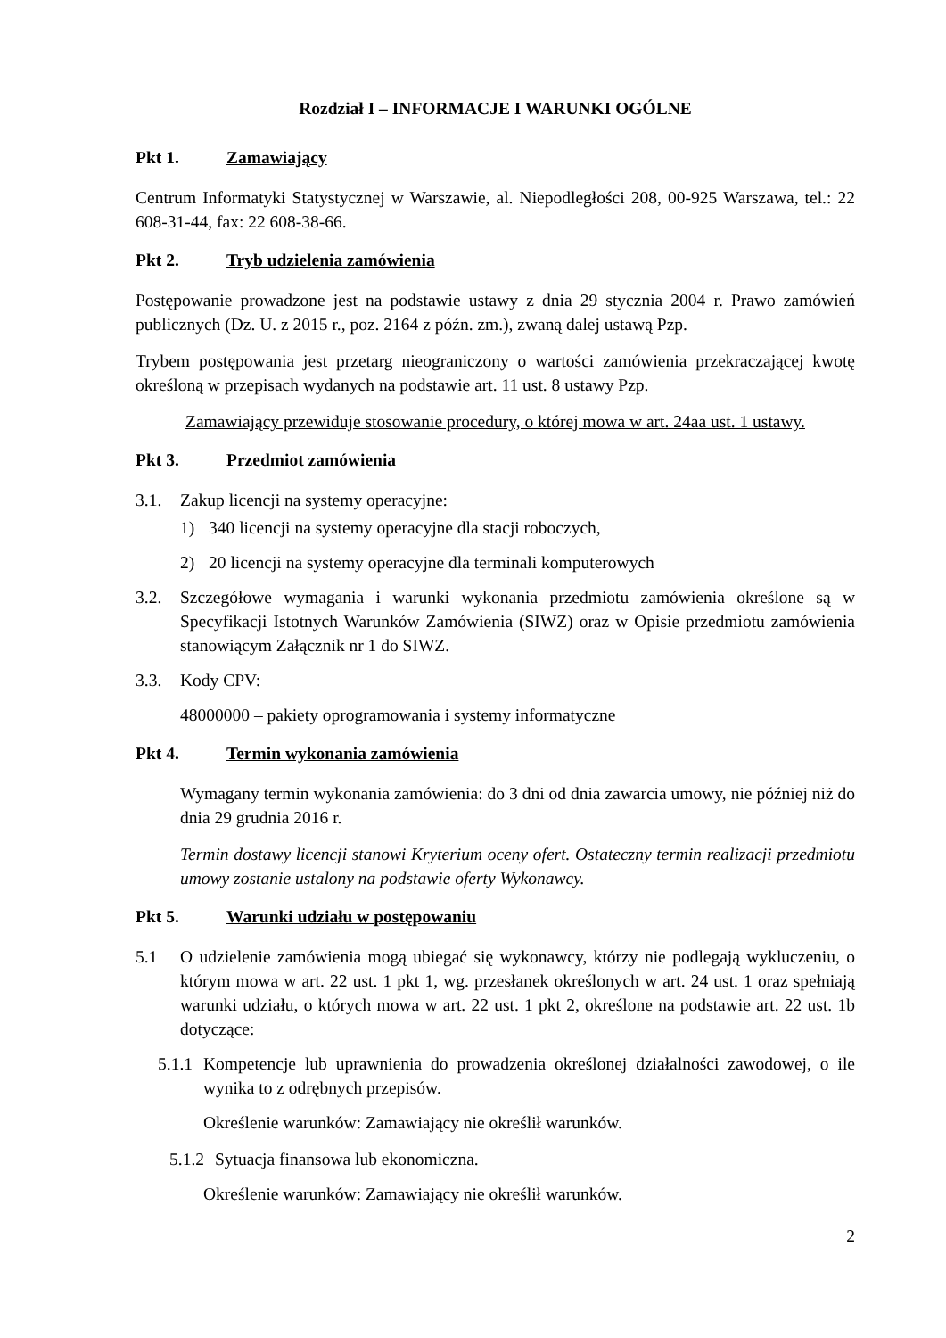Rozdział I – INFORMACJE I WARUNKI OGÓLNE
Pkt 1. Zamawiający
Centrum Informatyki Statystycznej w Warszawie, al. Niepodległości 208, 00-925 Warszawa, tel.: 22 608-31-44, fax: 22 608-38-66.
Pkt 2. Tryb udzielenia zamówienia
Postępowanie prowadzone jest na podstawie ustawy z dnia 29 stycznia 2004 r. Prawo zamówień publicznych (Dz. U. z 2015 r., poz. 2164 z późn. zm.), zwaną dalej ustawą Pzp.
Trybem postępowania jest przetarg nieograniczony o wartości zamówienia przekraczającej kwotę określoną w przepisach wydanych na podstawie art. 11 ust. 8 ustawy Pzp.
Zamawiający przewiduje stosowanie procedury, o której mowa w art. 24aa ust. 1 ustawy.
Pkt 3. Przedmiot zamówienia
3.1. Zakup licencji na systemy operacyjne:
1) 340 licencji na systemy operacyjne dla stacji roboczych,
2) 20 licencji na systemy operacyjne dla terminali komputerowych
3.2. Szczegółowe wymagania i warunki wykonania przedmiotu zamówienia określone są w Specyfikacji Istotnych Warunków Zamówienia (SIWZ) oraz w Opisie przedmiotu zamówienia stanowiącym Załącznik nr 1 do SIWZ.
3.3. Kody CPV:
48000000 – pakiety oprogramowania i systemy informatyczne
Pkt 4. Termin wykonania zamówienia
Wymagany termin wykonania zamówienia: do 3 dni od dnia zawarcia umowy, nie później niż do dnia 29 grudnia 2016 r.
Termin dostawy licencji stanowi Kryterium oceny ofert. Ostateczny termin realizacji przedmiotu umowy zostanie ustalony na podstawie oferty Wykonawcy.
Pkt 5. Warunki udziału w postępowaniu
5.1 O udzielenie zamówienia mogą ubiegać się wykonawcy, którzy nie podlegają wykluczeniu, o którym mowa w art. 22 ust. 1 pkt 1, wg. przesłanek określonych w art. 24 ust. 1 oraz spełniają warunki udziału, o których mowa w art. 22 ust. 1 pkt 2, określone na podstawie art. 22 ust. 1b dotyczące:
5.1.1 Kompetencje lub uprawnienia do prowadzenia określonej działalności zawodowej, o ile wynika to z odrębnych przepisów.
Określenie warunków: Zamawiający nie określił warunków.
5.1.2 Sytuacja finansowa lub ekonomiczna.
Określenie warunków: Zamawiający nie określił warunków.
2